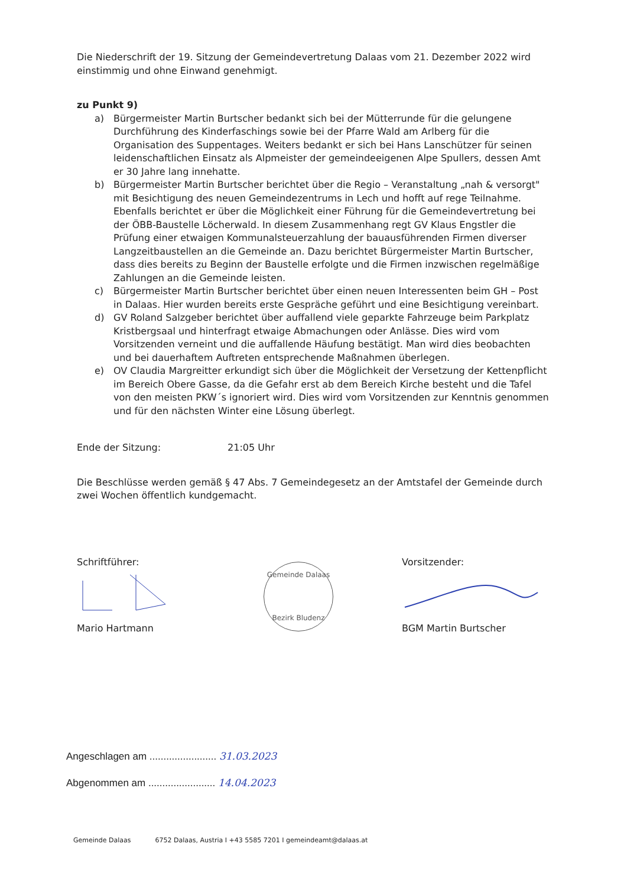Die Niederschrift der 19. Sitzung der Gemeindevertretung Dalaas vom 21. Dezember 2022 wird einstimmig und ohne Einwand genehmigt.
zu Punkt 9)
a) Bürgermeister Martin Burtscher bedankt sich bei der Mütterrunde für die gelungene Durchführung des Kinderfaschings sowie bei der Pfarre Wald am Arlberg für die Organisation des Suppentages. Weiters bedankt er sich bei Hans Lanschützer für seinen leidenschaftlichen Einsatz als Alpmeister der gemeindeeigenen Alpe Spullers, dessen Amt er 30 Jahre lang innehatte.
b) Bürgermeister Martin Burtscher berichtet über die Regio – Veranstaltung „nah & versorgt" mit Besichtigung des neuen Gemeindezentrums in Lech und hofft auf rege Teilnahme. Ebenfalls berichtet er über die Möglichkeit einer Führung für die Gemeindevertretung bei der ÖBB-Baustelle Löcherwald. In diesem Zusammenhang regt GV Klaus Engstler die Prüfung einer etwaigen Kommunalsteuerzahlung der bauausführenden Firmen diverser Langzeitbaustellen an die Gemeinde an. Dazu berichtet Bürgermeister Martin Burtscher, dass dies bereits zu Beginn der Baustelle erfolgte und die Firmen inzwischen regelmäßige Zahlungen an die Gemeinde leisten.
c) Bürgermeister Martin Burtscher berichtet über einen neuen Interessenten beim GH – Post in Dalaas. Hier wurden bereits erste Gespräche geführt und eine Besichtigung vereinbart.
d) GV Roland Salzgeber berichtet über auffallend viele geparkte Fahrzeuge beim Parkplatz Kristbergsaal und hinterfragt etwaige Abmachungen oder Anlässe. Dies wird vom Vorsitzenden verneint und die auffallende Häufung bestätigt. Man wird dies beobachten und bei dauerhaftem Auftreten entsprechende Maßnahmen überlegen.
e) OV Claudia Margreitter erkundigt sich über die Möglichkeit der Versetzung der Kettenpflicht im Bereich Obere Gasse, da die Gefahr erst ab dem Bereich Kirche besteht und die Tafel von den meisten PKW´s ignoriert wird. Dies wird vom Vorsitzenden zur Kenntnis genommen und für den nächsten Winter eine Lösung überlegt.
Ende der Sitzung: 21:05 Uhr
Die Beschlüsse werden gemäß § 47 Abs. 7 Gemeindegesetz an der Amtstafel der Gemeinde durch zwei Wochen öffentlich kundgemacht.
Schriftführer:
Mario Hartmann
Gemeinde Dalaas
Bezirk Bludenz
Vorsitzender:
BGM Martin Burtscher
Angeschlagen am ........................ 31.03.2023
Abgenommen am ........................ 14.04.2023
Gemeinde Dalaas 6752 Dalaas, Austria I +43 5585 7201 I gemeindeamt@dalaas.at